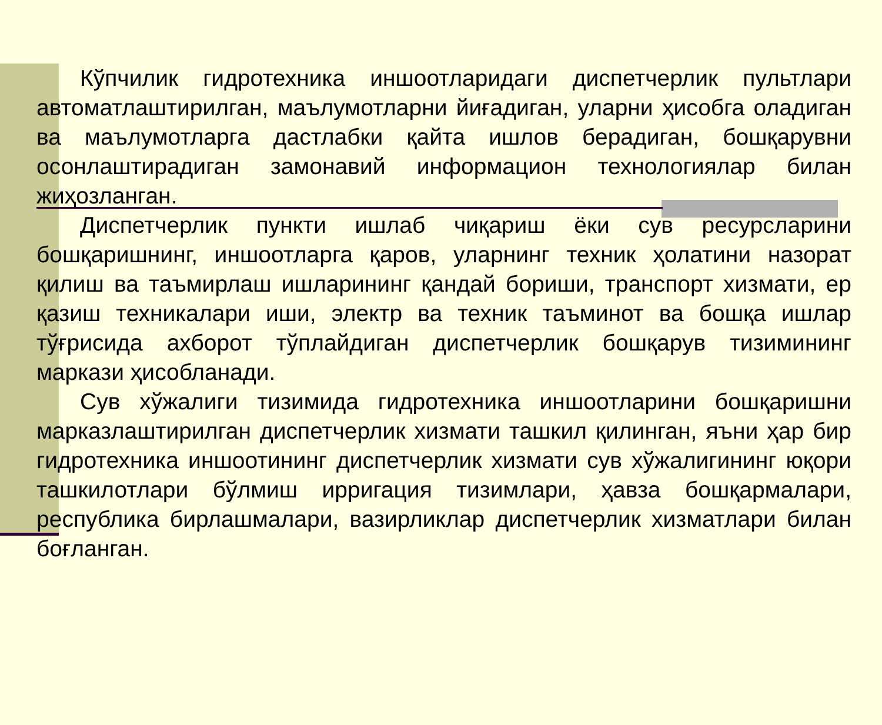Кўпчилик гидротехника иншоотларидаги диспетчерлик пультлари автоматлаштирилган, маълумотларни йиғадиган, уларни ҳисобга оладиган ва маълумотларга дастлабки қайта ишлов берадиган, бошқарувни осонлаштирадиган замонавий информацион технологиялар билан жиҳозланган.
Диспетчерлик пункти ишлаб чиқариш ёки сув ресурсларини бошқаришнинг, иншоотларга қаров, уларнинг техник ҳолатини назорат қилиш ва таъмирлаш ишларининг қандай бориши, транспорт хизмати, ер қазиш техникалари иши, электр ва техник таъминот ва бошқа ишлар тўғрисида ахборот тўплайдиган диспетчерлик бошқарув тизимининг маркази ҳисобланади.
Сув хўжалиги тизимида гидротехника иншоотларини бошқаришни марказлаштирилган диспетчерлик хизмати ташкил қилинган, яъни ҳар бир гидротехника иншоотининг диспетчерлик хизмати сув хўжалигининг юқори ташкилотлари бўлмиш ирригация тизимлари, ҳавза бошқармалари, республика бирлашмалари, вазирликлар диспетчерлик хизматлари билан боғланган.